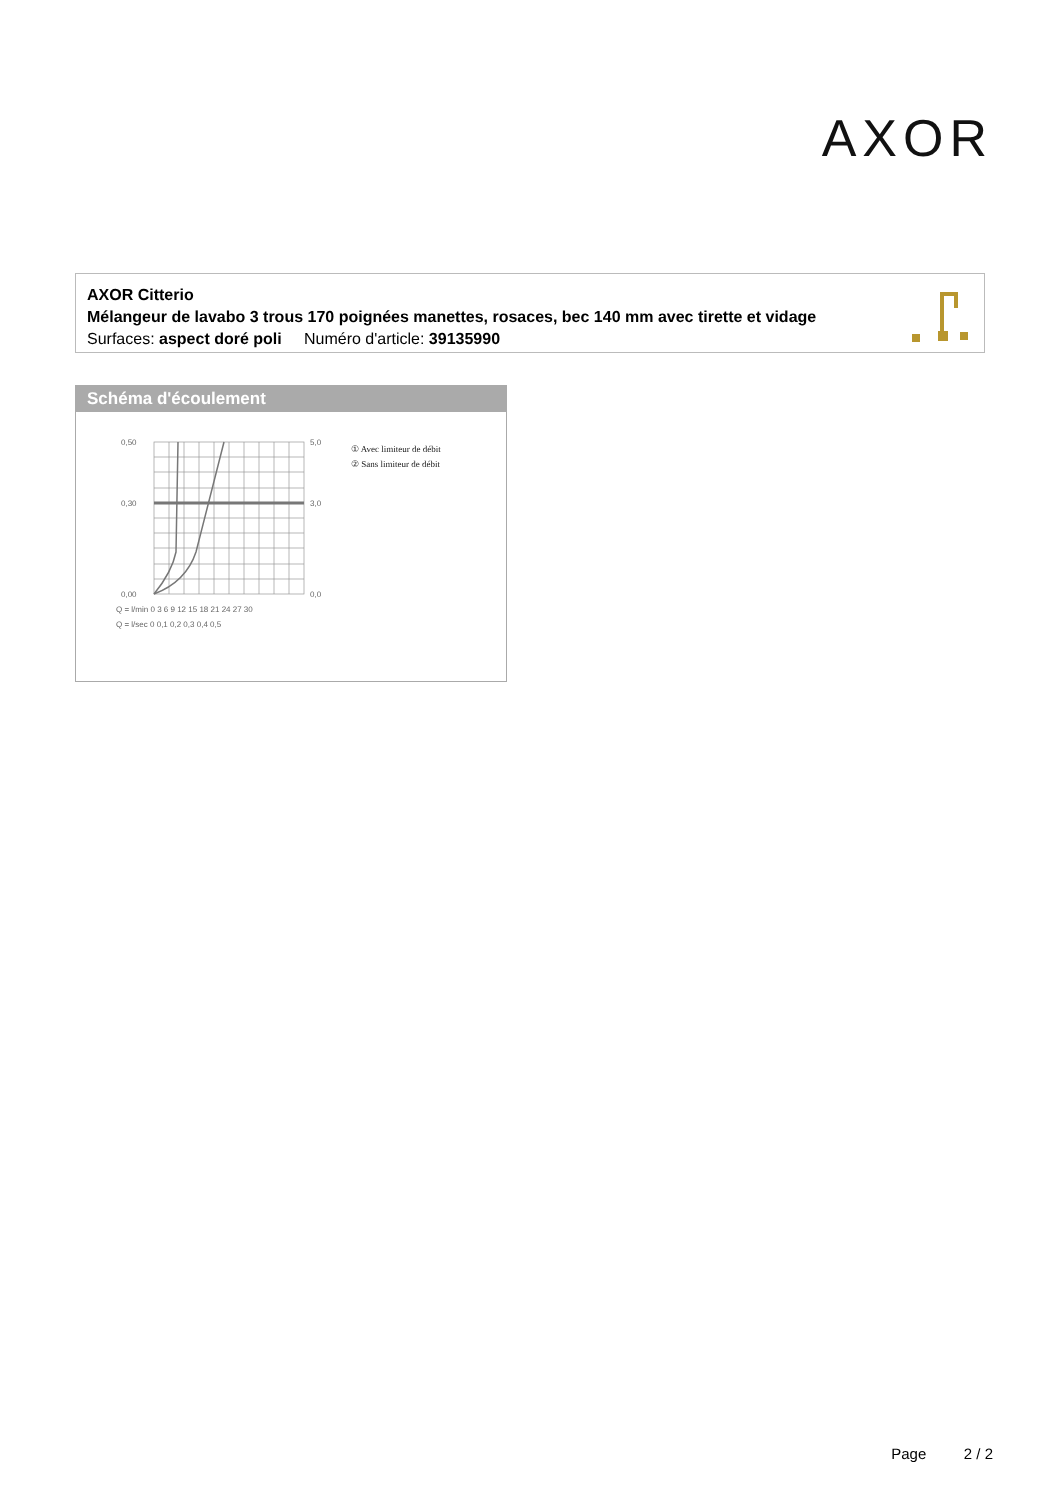AXOR
AXOR Citterio
Mélangeur de lavabo 3 trous 170 poignées manettes, rosaces, bec 140 mm avec tirette et vidage
Surfaces: aspect doré poli Numéro d'article: 39135990
Schéma d'écoulement
0,50
0,30
0,00
5,0
3,0
0,0
Q = l/min 0 3 6 9 12 15 18 21 24 27 30
Q = l/sec 0 0,1 0,2 0,3 0,4 0,5
① Avec limiteur de débit
② Sans limiteur de débit
Page 2 / 2